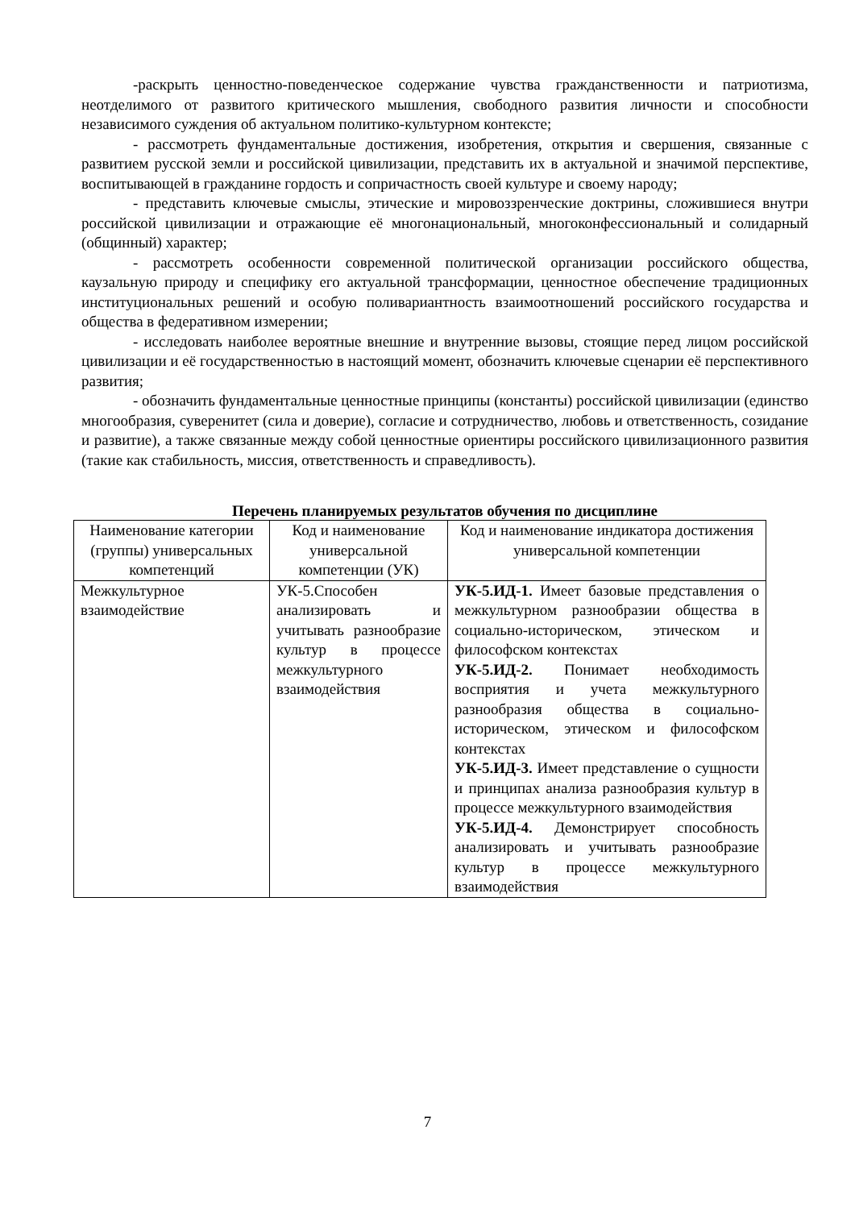-раскрыть ценностно-поведенческое содержание чувства гражданственности и патриотизма, неотделимого от развитого критического мышления, свободного развития личности и способности независимого суждения об актуальном политико-культурном контексте;
- рассмотреть фундаментальные достижения, изобретения, открытия и свершения, связанные с развитием русской земли и российской цивилизации, представить их в актуальной и значимой перспективе, воспитывающей в гражданине гордость и сопричастность своей культуре и своему народу;
- представить ключевые смыслы, этические и мировоззренческие доктрины, сложившиеся внутри российской цивилизации и отражающие её многонациональный, многоконфессиональный и солидарный (общинный) характер;
- рассмотреть особенности современной политической организации российского общества, каузальную природу и специфику его актуальной трансформации, ценностное обеспечение традиционных институциональных решений и особую поливариантность взаимоотношений российского государства и общества в федеративном измерении;
- исследовать наиболее вероятные внешние и внутренние вызовы, стоящие перед лицом российской цивилизации и её государственностью в настоящий момент, обозначить ключевые сценарии её перспективного развития;
- обозначить фундаментальные ценностные принципы (константы) российской цивилизации (единство многообразия, суверенитет (сила и доверие), согласие и сотрудничество, любовь и ответственность, созидание и развитие), а также связанные между собой ценностные ориентиры российского цивилизационного развития (такие как стабильность, миссия, ответственность и справедливость).
Перечень планируемых результатов обучения по дисциплине
| Наименование категории (группы) универсальных компетенций | Код и наименование универсальной компетенции (УК) | Код и наименование индикатора достижения универсальной компетенции |
| --- | --- | --- |
| Межкультурное взаимодействие | УК-5.Способен анализировать и учитывать разнообразие культур в процессе межкультурного взаимодействия | УК-5.ИД-1. Имеет базовые представления о межкультурном разнообразии общества в социально-историческом, этическом и философском контекстах УК-5.ИД-2. Понимает необходимость восприятия и учета межкультурного разнообразия общества в социально-историческом, этическом и философском контекстах УК-5.ИД-3. Имеет представление о сущности и принципах анализа разнообразия культур в процессе межкультурного взаимодействия УК-5.ИД-4. Демонстрирует способность анализировать и учитывать разнообразие культур в процессе межкультурного взаимодействия |
7